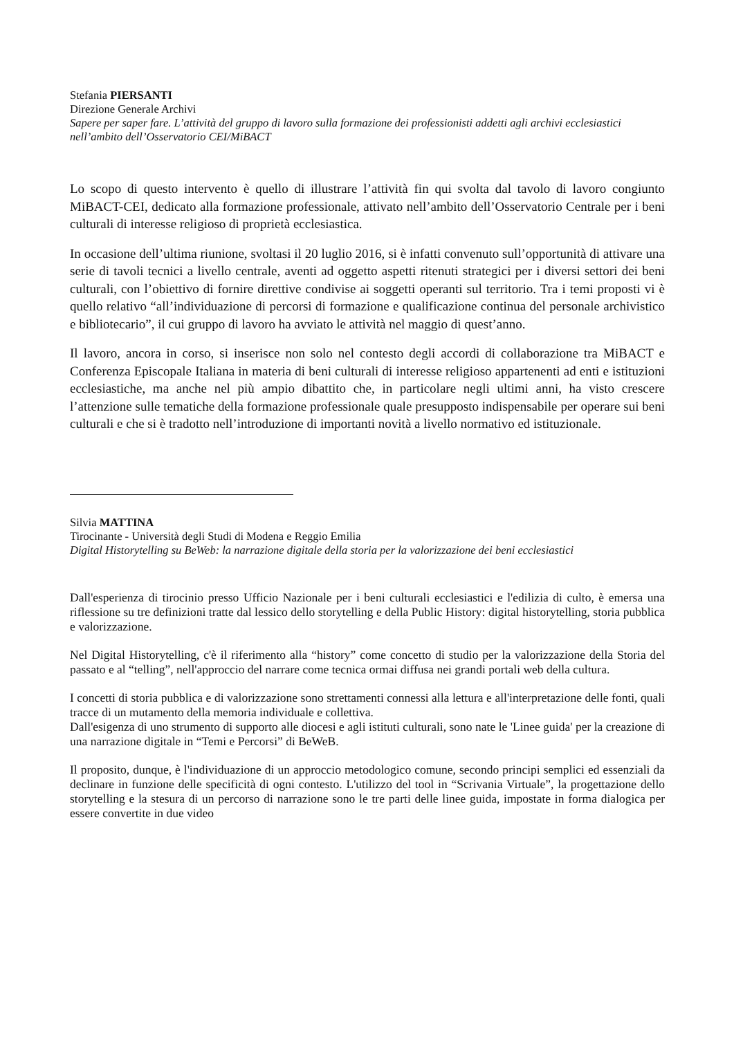Stefania PIERSANTI
Direzione Generale Archivi
Sapere per saper fare. L’attività del gruppo di lavoro sulla formazione dei professionisti addetti agli archivi ecclesiastici nell’ambito dell’Osservatorio CEI/MiBACT
Lo scopo di questo intervento è quello di illustrare l’attività fin qui svolta dal tavolo di lavoro congiunto MiBACT-CEI, dedicato alla formazione professionale, attivato nell’ambito dell’Osservatorio Centrale per i beni culturali di interesse religioso di proprietà ecclesiastica.
In occasione dell’ultima riunione, svoltasi il 20 luglio 2016, si è infatti convenuto sull’opportunità di attivare una serie di tavoli tecnici a livello centrale, aventi ad oggetto aspetti ritenuti strategici per i diversi settori dei beni culturali, con l’obiettivo di fornire direttive condivise ai soggetti operanti sul territorio. Tra i temi proposti vi è quello relativo “all’individuazione di percorsi di formazione e qualificazione continua del personale archivistico e bibliotecario”, il cui gruppo di lavoro ha avviato le attività nel maggio di quest’anno.
Il lavoro, ancora in corso, si inserisce non solo nel contesto degli accordi di collaborazione tra MiBACT e Conferenza Episcopale Italiana in materia di beni culturali di interesse religioso appartenenti ad enti e istituzioni ecclesiastiche, ma anche nel più ampio dibattito che, in particolare negli ultimi anni, ha visto crescere l’attenzione sulle tematiche della formazione professionale quale presupposto indispensabile per operare sui beni culturali e che si è tradotto nell’introduzione di importanti novità a livello normativo ed istituzionale.
Silvia MATTINA
Tirocinante - Università degli Studi di Modena e Reggio Emilia
Digital Historytelling su BeWeb: la narrazione digitale della storia per la valorizzazione dei beni ecclesiastici
Dall'esperienza di tirocinio presso Ufficio Nazionale per i beni culturali ecclesiastici e l'edilizia di culto, è emersa una riflessione su tre definizioni tratte dal lessico dello storytelling e della Public History: digital historytelling, storia pubblica e valorizzazione.
Nel Digital Historytelling, c'è il riferimento alla “history” come concetto di studio per la valorizzazione della Storia del passato e al “telling”, nell'approccio del narrare come tecnica ormai diffusa nei grandi portali web della cultura.
I concetti di storia pubblica e di valorizzazione sono strettamenti connessi alla lettura e all'interpretazione delle fonti, quali tracce di un mutamento della memoria individuale e collettiva.
Dall'esigenza di uno strumento di supporto alle diocesi e agli istituti culturali, sono nate le 'Linee guida' per la creazione di una narrazione digitale in “Temi e Percorsi” di BeWeB.
Il proposito, dunque, è l'individuazione di un approccio metodologico comune, secondo principi semplici ed essenziali da declinare in funzione delle specificità di ogni contesto. L'utilizzo del tool in “Scrivania Virtuale”, la progettazione dello storytelling e la stesura di un percorso di narrazione sono le tre parti delle linee guida, impostate in forma dialogica per essere convertite in due video